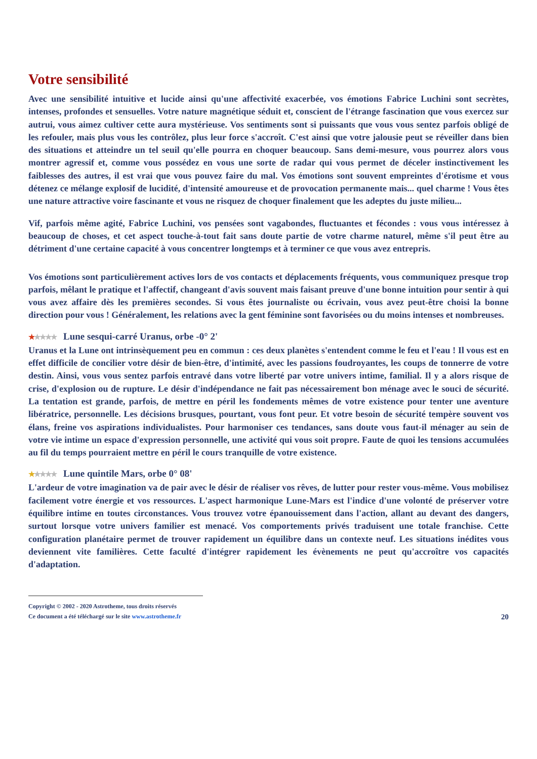Votre sensibilité
Avec une sensibilité intuitive et lucide ainsi qu'une affectivité exacerbée, vos émotions Fabrice Luchini sont secrètes, intenses, profondes et sensuelles. Votre nature magnétique séduit et, conscient de l'étrange fascination que vous exercez sur autrui, vous aimez cultiver cette aura mystérieuse. Vos sentiments sont si puissants que vous vous sentez parfois obligé de les refouler, mais plus vous les contrôlez, plus leur force s'accroît. C'est ainsi que votre jalousie peut se réveiller dans bien des situations et atteindre un tel seuil qu'elle pourra en choquer beaucoup. Sans demi-mesure, vous pourrez alors vous montrer agressif et, comme vous possédez en vous une sorte de radar qui vous permet de déceler instinctivement les faiblesses des autres, il est vrai que vous pouvez faire du mal. Vos émotions sont souvent empreintes d'érotisme et vous détenez ce mélange explosif de lucidité, d'intensité amoureuse et de provocation permanente mais... quel charme ! Vous êtes une nature attractive voire fascinante et vous ne risquez de choquer finalement que les adeptes du juste milieu...
Vif, parfois même agité, Fabrice Luchini, vos pensées sont vagabondes, fluctuantes et fécondes : vous vous intéressez à beaucoup de choses, et cet aspect touche-à-tout fait sans doute partie de votre charme naturel, même s'il peut être au détriment d'une certaine capacité à vous concentrer longtemps et à terminer ce que vous avez entrepris.
Vos émotions sont particulièrement actives lors de vos contacts et déplacements fréquents, vous communiquez presque trop parfois, mêlant le pratique et l'affectif, changeant d'avis souvent mais faisant preuve d'une bonne intuition pour sentir à qui vous avez affaire dès les premières secondes. Si vous êtes journaliste ou écrivain, vous avez peut-être choisi la bonne direction pour vous ! Généralement, les relations avec la gent féminine sont favorisées ou du moins intenses et nombreuses.
★★★★★ Lune sesqui-carré Uranus, orbe -0° 2'
Uranus et la Lune ont intrinsèquement peu en commun : ces deux planètes s'entendent comme le feu et l'eau ! Il vous est en effet difficile de concilier votre désir de bien-être, d'intimité, avec les passions foudroyantes, les coups de tonnerre de votre destin. Ainsi, vous vous sentez parfois entravé dans votre liberté par votre univers intime, familial. Il y a alors risque de crise, d'explosion ou de rupture. Le désir d'indépendance ne fait pas nécessairement bon ménage avec le souci de sécurité. La tentation est grande, parfois, de mettre en péril les fondements mêmes de votre existence pour tenter une aventure libératrice, personnelle. Les décisions brusques, pourtant, vous font peur. Et votre besoin de sécurité tempère souvent vos élans, freine vos aspirations individualistes. Pour harmoniser ces tendances, sans doute vous faut-il ménager au sein de votre vie intime un espace d'expression personnelle, une activité qui vous soit propre. Faute de quoi les tensions accumulées au fil du temps pourraient mettre en péril le cours tranquille de votre existence.
★★★★★ Lune quintile Mars, orbe 0° 08'
L'ardeur de votre imagination va de pair avec le désir de réaliser vos rêves, de lutter pour rester vous-même. Vous mobilisez facilement votre énergie et vos ressources. L'aspect harmonique Lune-Mars est l'indice d'une volonté de préserver votre équilibre intime en toutes circonstances. Vous trouvez votre épanouissement dans l'action, allant au devant des dangers, surtout lorsque votre univers familier est menacé. Vos comportements privés traduisent une totale franchise. Cette configuration planétaire permet de trouver rapidement un équilibre dans un contexte neuf. Les situations inédites vous deviennent vite familières. Cette faculté d'intégrer rapidement les évènements ne peut qu'accroître vos capacités d'adaptation.
Copyright © 2002 - 2020 Astrotheme, tous droits réservés
Ce document a été téléchargé sur le site www.astrotheme.fr
20